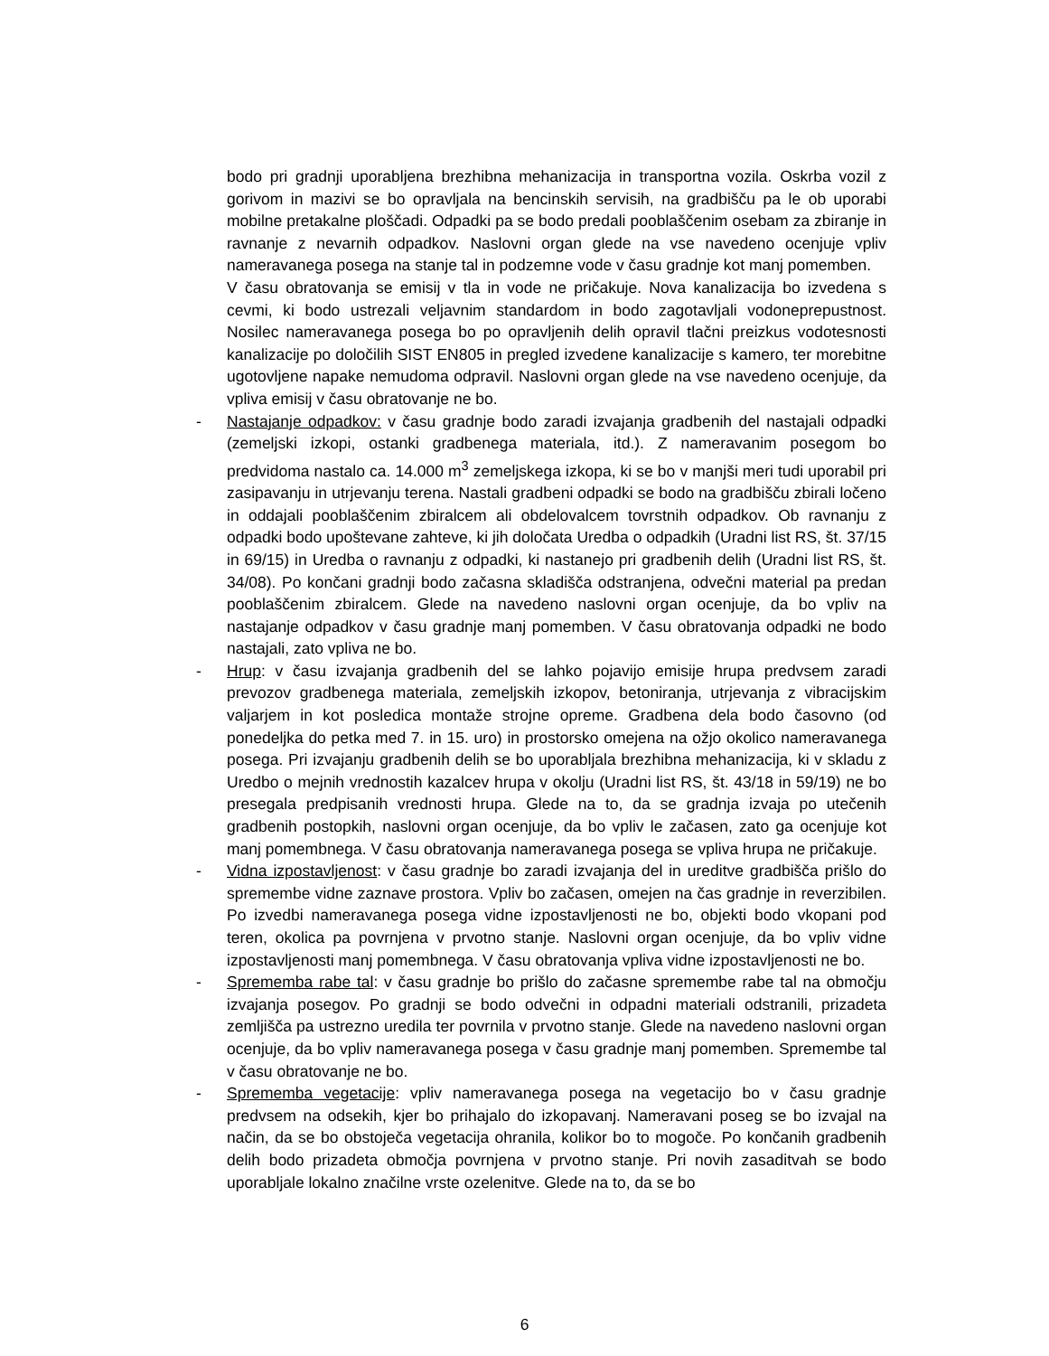bodo pri gradnji uporabljena brezhibna mehanizacija in transportna vozila. Oskrba vozil z gorivom in mazivi se bo opravljala na bencinskih servisih, na gradbišču pa le ob uporabi mobilne pretakalne ploščadi. Odpadki pa se bodo predali pooblaščenim osebam za zbiranje in ravnanje z nevarnih odpadkov. Naslovni organ glede na vse navedeno ocenjuje vpliv nameravanega posega na stanje tal in podzemne vode v času gradnje kot manj pomemben.
V času obratovanja se emisij v tla in vode ne pričakuje. Nova kanalizacija bo izvedena s cevmi, ki bodo ustrezali veljavnim standardom in bodo zagotavljali vodoneprepustnost. Nosilec nameravanega posega bo po opravljenih delih opravil tlačni preizkus vodotesnosti kanalizacije po določilih SIST EN805 in pregled izvedene kanalizacije s kamero, ter morebitne ugotovljene napake nemudoma odpravil. Naslovni organ glede na vse navedeno ocenjuje, da vpliva emisij v času obratovanje ne bo.
- Nastajanje odpadkov: v času gradnje bodo zaradi izvajanja gradbenih del nastajali odpadki (zemeljski izkopi, ostanki gradbenega materiala, itd.). Z nameravanim posegom bo predvidoma nastalo ca. 14.000 m<sup>3</sup> zemeljskega izkopa, ki se bo v manjši meri tudi uporabil pri zasipavanju in utrjevanju terena. Nastali gradbeni odpadki se bodo na gradbišču zbirali ločeno in oddajali pooblaščenim zbiralcem ali obdelovalcem tovrstnih odpadkov. Ob ravnanju z odpadki bodo upoštevane zahteve, ki jih določata Uredba o odpadkih (Uradni list RS, št. 37/15 in 69/15) in Uredba o ravnanju z odpadki, ki nastanejo pri gradbenih delih (Uradni list RS, št. 34/08). Po končani gradnji bodo začasna skladišča odstranjena, odvečni material pa predan pooblaščenim zbiralcem. Glede na navedeno naslovni organ ocenjuje, da bo vpliv na nastajanje odpadkov v času gradnje manj pomemben. V času obratovanja odpadki ne bodo nastajali, zato vpliva ne bo.
- Hrup: v času izvajanja gradbenih del se lahko pojavijo emisije hrupa predvsem zaradi prevozov gradbenega materiala, zemeljskih izkopov, betoniranja, utrjevanja z vibracijskim valjarjem in kot posledica montaže strojne opreme. Gradbena dela bodo časovno (od ponedeljka do petka med 7. in 15. uro) in prostorsko omejena na ožjo okolico nameravanega posega. Pri izvajanju gradbenih delih se bo uporabljala brezhibna mehanizacija, ki v skladu z Uredbo o mejnih vrednostih kazalcev hrupa v okolju (Uradni list RS, št. 43/18 in 59/19) ne bo presegala predpisanih vrednosti hrupa. Glede na to, da se gradnja izvaja po utečenih gradbenih postopkih, naslovni organ ocenjuje, da bo vpliv le začasen, zato ga ocenjuje kot manj pomembnega. V času obratovanja nameravanega posega se vpliva hrupa ne pričakuje.
- Vidna izpostavljenost: v času gradnje bo zaradi izvajanja del in ureditve gradbišča prišlo do spremembe vidne zaznave prostora. Vpliv bo začasen, omejen na čas gradnje in reverzibilen. Po izvedbi nameravanega posega vidne izpostavljenosti ne bo, objekti bodo vkopani pod teren, okolica pa povrnjena v prvotno stanje. Naslovni organ ocenjuje, da bo vpliv vidne izpostavljenosti manj pomembnega. V času obratovanja vpliva vidne izpostavljenosti ne bo.
- Sprememba rabe tal: v času gradnje bo prišlo do začasne spremembe rabe tal na območju izvajanja posegov. Po gradnji se bodo odvečni in odpadni materiali odstranili, prizadeta zemljišča pa ustrezno uredila ter povrnila v prvotno stanje. Glede na navedeno naslovni organ ocenjuje, da bo vpliv nameravanega posega v času gradnje manj pomemben. Spremembe tal v času obratovanje ne bo.
- Sprememba vegetacije: vpliv nameravanega posega na vegetacijo bo v času gradnje predvsem na odsekih, kjer bo prihajalo do izkopavanj. Nameravani poseg se bo izvajal na način, da se bo obstoječa vegetacija ohranila, kolikor bo to mogoče. Po končanih gradbenih delih bodo prizadeta območja povrnjena v prvotno stanje. Pri novih zasaditvah se bodo uporabljale lokalno značilne vrste ozelenitve. Glede na to, da se bo
6